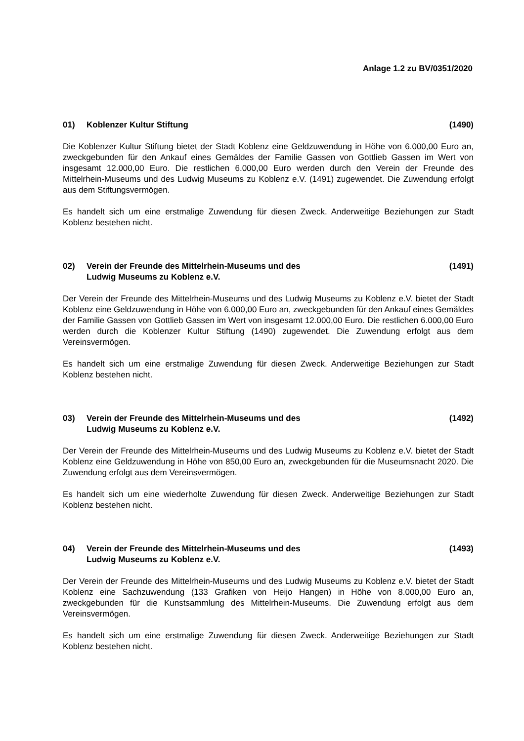Anlage 1.2 zu BV/0351/2020
01) Koblenzer Kultur Stiftung (1490)
Die Koblenzer Kultur Stiftung bietet der Stadt Koblenz eine Geldzuwendung in Höhe von 6.000,00 Euro an, zweckgebunden für den Ankauf eines Gemäldes der Familie Gassen von Gottlieb Gassen im Wert von insgesamt 12.000,00 Euro. Die restlichen 6.000,00 Euro werden durch den Verein der Freunde des Mittelrhein-Museums und des Ludwig Museums zu Koblenz e.V. (1491) zugewendet. Die Zuwendung erfolgt aus dem Stiftungsvermögen.
Es handelt sich um eine erstmalige Zuwendung für diesen Zweck. Anderweitige Beziehungen zur Stadt Koblenz bestehen nicht.
02) Verein der Freunde des Mittelrhein-Museums und des
Ludwig Museums zu Koblenz e.V. (1491)
Der Verein der Freunde des Mittelrhein-Museums und des Ludwig Museums zu Koblenz e.V. bietet der Stadt Koblenz eine Geldzuwendung in Höhe von 6.000,00 Euro an, zweckgebunden für den Ankauf eines Gemäldes der Familie Gassen von Gottlieb Gassen im Wert von insgesamt 12.000,00 Euro. Die restlichen 6.000,00 Euro werden durch die Koblenzer Kultur Stiftung (1490) zugewendet. Die Zuwendung erfolgt aus dem Vereinsvermögen.
Es handelt sich um eine erstmalige Zuwendung für diesen Zweck. Anderweitige Beziehungen zur Stadt Koblenz bestehen nicht.
03) Verein der Freunde des Mittelrhein-Museums und des
Ludwig Museums zu Koblenz e.V. (1492)
Der Verein der Freunde des Mittelrhein-Museums und des Ludwig Museums zu Koblenz e.V. bietet der Stadt Koblenz eine Geldzuwendung in Höhe von 850,00 Euro an, zweckgebunden für die Museumsnacht 2020. Die Zuwendung erfolgt aus dem Vereinsvermögen.
Es handelt sich um eine wiederholte Zuwendung für diesen Zweck. Anderweitige Beziehungen zur Stadt Koblenz bestehen nicht.
04) Verein der Freunde des Mittelrhein-Museums und des
Ludwig Museums zu Koblenz e.V. (1493)
Der Verein der Freunde des Mittelrhein-Museums und des Ludwig Museums zu Koblenz e.V. bietet der Stadt Koblenz eine Sachzuwendung (133 Grafiken von Heijo Hangen) in Höhe von 8.000,00 Euro an, zweckgebunden für die Kunstsammlung des Mittelrhein-Museums. Die Zuwendung erfolgt aus dem Vereinsvermögen.
Es handelt sich um eine erstmalige Zuwendung für diesen Zweck. Anderweitige Beziehungen zur Stadt Koblenz bestehen nicht.